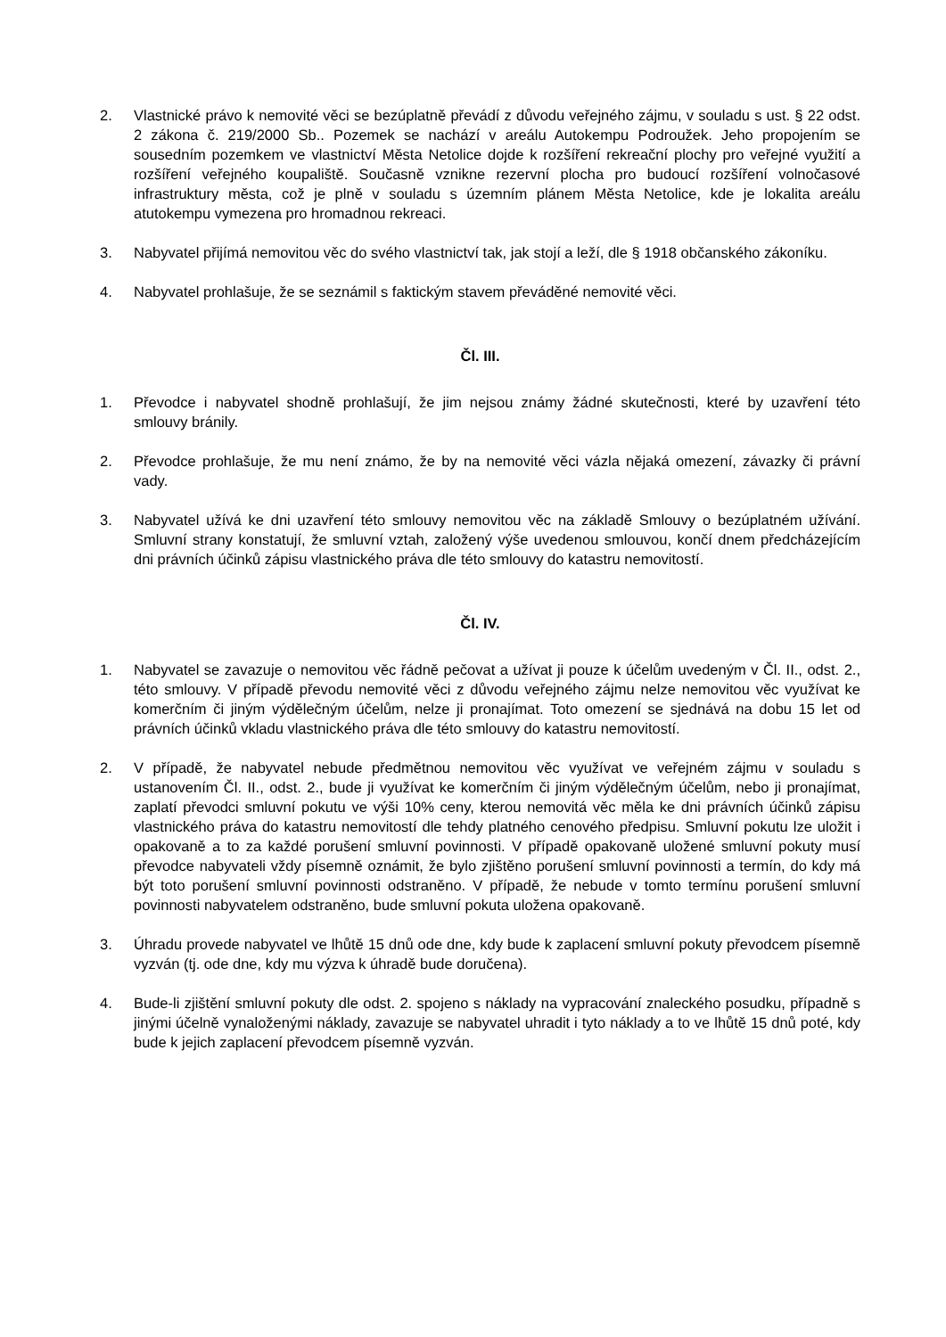2. Vlastnické právo k nemovité věci se bezúplatně převádí z důvodu veřejného zájmu, v souladu s ust. § 22 odst. 2 zákona č. 219/2000 Sb.. Pozemek se nachází v areálu Autokempu Podroužek. Jeho propojením se sousedním pozemkem ve vlastnictví Města Netolice dojde k rozšíření rekreační plochy pro veřejné využití a rozšíření veřejného koupaliště. Současně vznikne rezervní plocha pro budoucí rozšíření volnočasové infrastruktury města, což je plně v souladu s územním plánem Města Netolice, kde je lokalita areálu atutokempu vymezena pro hromadnou rekreaci.
3. Nabyvatel přijímá nemovitou věc do svého vlastnictví tak, jak stojí a leží, dle § 1918 občanského zákoníku.
4. Nabyvatel prohlašuje, že se seznámil s faktickým stavem převáděné nemovité věci.
Čl. III.
1. Převodce i nabyvatel shodně prohlašují, že jim nejsou známy žádné skutečnosti, které by uzavření této smlouvy bránily.
2. Převodce prohlašuje, že mu není známo, že by na nemovité věci vázla nějaká omezení, závazky či právní vady.
3. Nabyvatel užívá ke dni uzavření této smlouvy nemovitou věc na základě Smlouvy o bezúplatném užívání. Smluvní strany konstatují, že smluvní vztah, založený výše uvedenou smlouvou, končí dnem předcházejícím dni právních účinků zápisu vlastnického práva dle této smlouvy do katastru nemovitostí.
Čl. IV.
1. Nabyvatel se zavazuje o nemovitou věc řádně pečovat a užívat ji pouze k účelům uvedeným v Čl. II., odst. 2., této smlouvy. V případě převodu nemovité věci z důvodu veřejného zájmu nelze nemovitou věc využívat ke komerčním či jiným výdělečným účelům, nelze ji pronajímat. Toto omezení se sjednává na dobu 15 let od právních účinků vkladu vlastnického práva dle této smlouvy do katastru nemovitostí.
2. V případě, že nabyvatel nebude předmětnou nemovitou věc využívat ve veřejném zájmu v souladu s ustanovením Čl. II., odst. 2., bude ji využívat ke komerčním či jiným výdělečným účelům, nebo ji pronajímat, zaplatí převodci smluvní pokutu ve výši 10% ceny, kterou nemovitá věc měla ke dni právních účinků zápisu vlastnického práva do katastru nemovitostí dle tehdy platného cenového předpisu. Smluvní pokutu lze uložit i opakovaně a to za každé porušení smluvní povinnosti. V případě opakovaně uložené smluvní pokuty musí převodce nabyvateli vždy písemně oznámit, že bylo zjištěno porušení smluvní povinnosti a termín, do kdy má být toto porušení smluvní povinnosti odstraněno. V případě, že nebude v tomto termínu porušení smluvní povinnosti nabyvatelem odstraněno, bude smluvní pokuta uložena opakovaně.
3. Úhradu provede nabyvatel ve lhůtě 15 dnů ode dne, kdy bude k zaplacení smluvní pokuty převodcem písemně vyzván (tj. ode dne, kdy mu výzva k úhradě bude doručena).
4. Bude-li zjištění smluvní pokuty dle odst. 2. spojeno s náklady na vypracování znaleckého posudku, případně s jinými účelně vynaloženými náklady, zavazuje se nabyvatel uhradit i tyto náklady a to ve lhůtě 15 dnů poté, kdy bude k jejich zaplacení převodcem písemně vyzván.